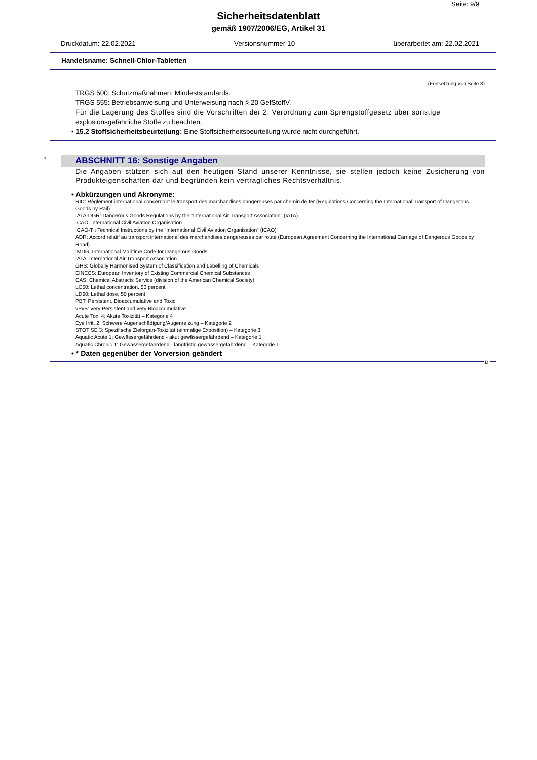Seite: 9/9
Sicherheitsdatenblatt
gemäß 1907/2006/EG, Artikel 31
Druckdatum: 22.02.2021 Versionsnummer 10 überarbeitet am: 22.02.2021
Handelsname: Schnell-Chlor-Tabletten
(Fortsetzung von Seite 8)
TRGS 500: Schutzmaßnahmen: Mindeststandards.
TRGS 555: Betriebsanweisung und Unterweisung nach § 20 GefStoffV.
Für die Lagerung des Stoffes sind die Vorschriften der 2. Verordnung zum Sprengstoffgesetz über sonstige explosionsgefährliche Stoffe zu beachten.
• 15.2 Stoffsicherheitsbeurteilung: Eine Stoffsicherheitsbeurteilung wurde nicht durchgeführt.
*
ABSCHNITT 16: Sonstige Angaben
Die Angaben stützen sich auf den heutigen Stand unserer Kenntnisse, sie stellen jedoch keine Zusicherung von Produkteigenschaften dar und begründen kein vertragliches Rechtsverhältnis.
• Abkürzungen und Akronyme:
RID: Règlement international concernant le transport des marchandises dangereuses par chemin de fer (Regulations Concerning the International Transport of Dangerous Goods by Rail)
IATA-DGR: Dangerous Goods Regulations by the "International Air Transport Association" (IATA)
ICAO: International Civil Aviation Organisation
ICAO-TI: Technical Instructions by the "International Civil Aviation Organisation" (ICAO)
ADR: Accord relatif au transport international des marchandises dangereuses par route (European Agreement Concerning the International Carriage of Dangerous Goods by Road)
IMDG: International Maritime Code for Dangerous Goods
IATA: International Air Transport Association
GHS: Globally Harmonised System of Classification and Labelling of Chemicals
EINECS: European Inventory of Existing Commercial Chemical Substances
CAS: Chemical Abstracts Service (division of the American Chemical Society)
LC50: Lethal concentration, 50 percent
LD50: Lethal dose, 50 percent
PBT: Persistent, Bioaccumulative and Toxic
vPvB: very Persistent and very Bioaccumulative
Acute Tox. 4: Akute Toxizität – Kategorie 4
Eye Irrit. 2: Schwere Augenschädigung/Augenreizung – Kategorie 2
STOT SE 3: Spezifische Zielorgan-Toxizität (einmalige Exposition) – Kategorie 3
Aquatic Acute 1: Gewässergefährdend - akut gewässergefährdend – Kategorie 1
Aquatic Chronic 1: Gewässergefährdend - langfristig gewässergefährdend – Kategorie 1
• * Daten gegenüber der Vorversion geändert
D